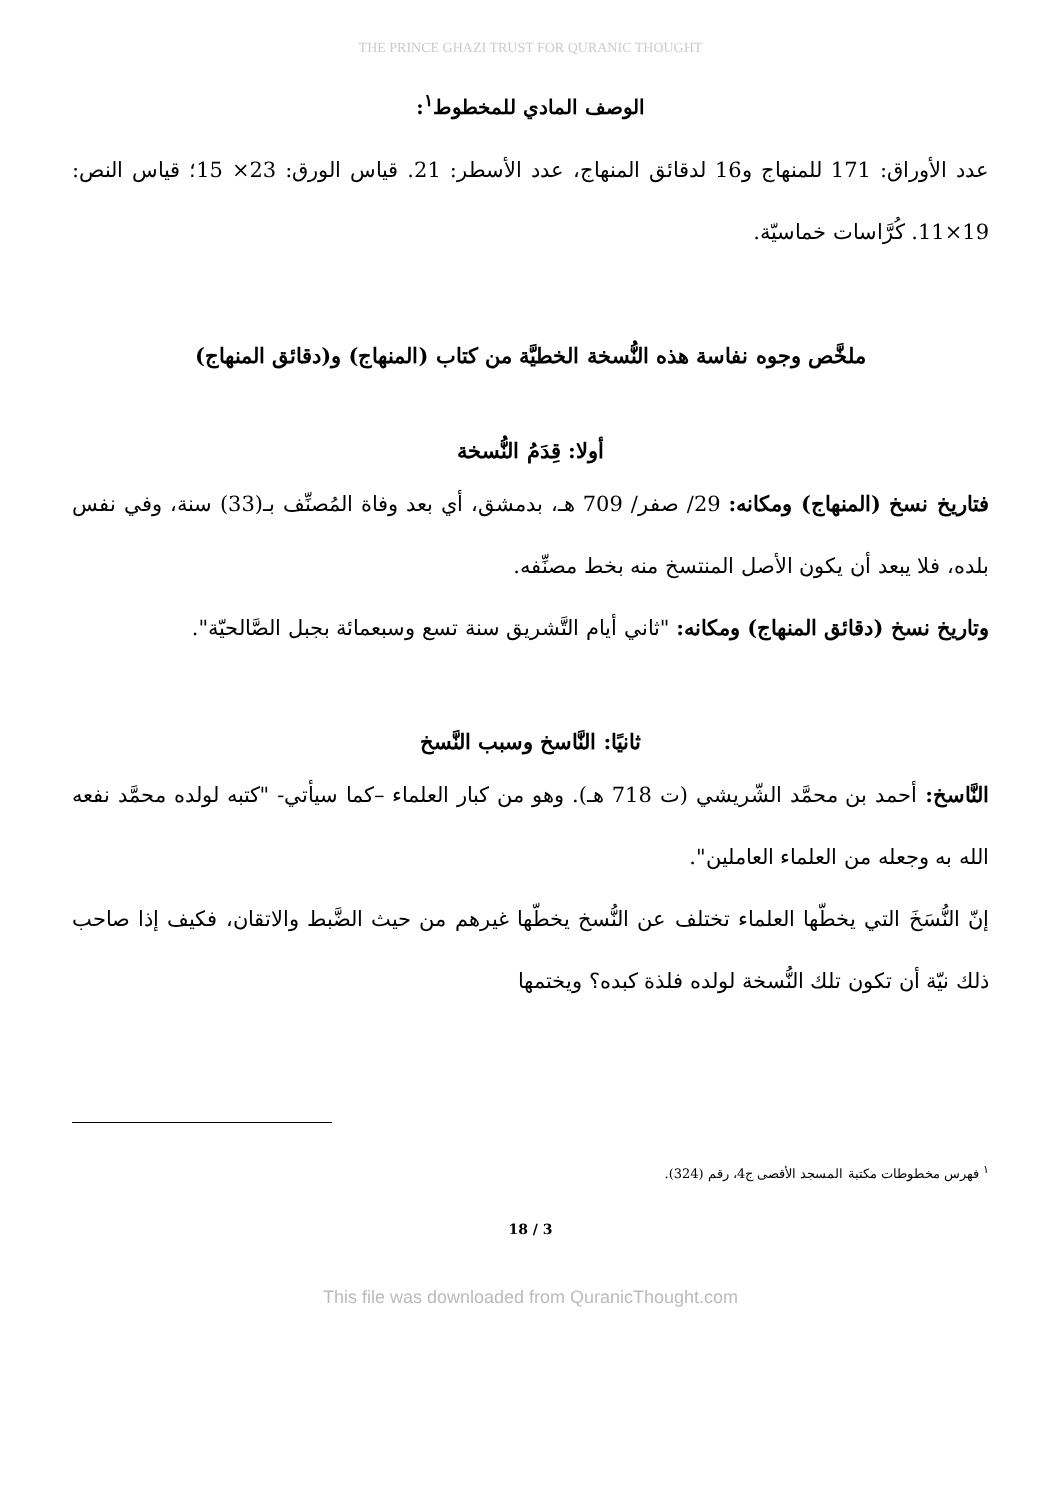THE PRINCE GHAZI TRUST FOR QURANIC THOUGHT
الوصف المادي للمخطوط<sup>١</sup>:
عدد الأوراق: 171 للمنهاج و16 لدقائق المنهاج، عدد الأسطر: 21. قياس الورق: 23× 15؛ قياس النص: 19×11. كُرَّاسات خماسيّة.
ملخَّص وجوه نفاسة هذه النُّسخة الخطيَّة من كتاب (المنهاج) و(دقائق المنهاج)
أولا: قِدَمُ النُّسخة
فتاريخ نسخ (المنهاج) ومكانه: 29/ صفر/ 709 هـ، بدمشق، أي بعد وفاة المُصنِّف بـ(33) سنة، وفي نفس بلده، فلا يبعد أن يكون الأصل المنتسخ منه بخط مصنِّفه.
وتاريخ نسخ (دقائق المنهاج) ومكانه: "ثاني أيام التَّشريق سنة تسع وسبعمائة بجبل الصَّالحيّة".
ثانيًا: النَّاسخ وسبب النَّسخ
النَّاسخ: أحمد بن محمَّد الشّريشي (ت 718 هـ). وهو من كبار العلماء –كما سيأتي- "كتبه لولده محمَّد نفعه الله به وجعله من العلماء العاملين".
إنّ النُّسَخَ التي يخطّها العلماء تختلف عن النُّسخ يخطّها غيرهم من حيث الضَّبط والاتقان، فكيف إذا صاحب ذلك نيّة أن تكون تلك النُّسخة لولده فلذة كبده؟ ويختمها
<sup>١</sup> فهرس مخطوطات مكتبة المسجد الأقصى ج4، رقم (324).
18 / 3
This file was downloaded from QuranicThought.com